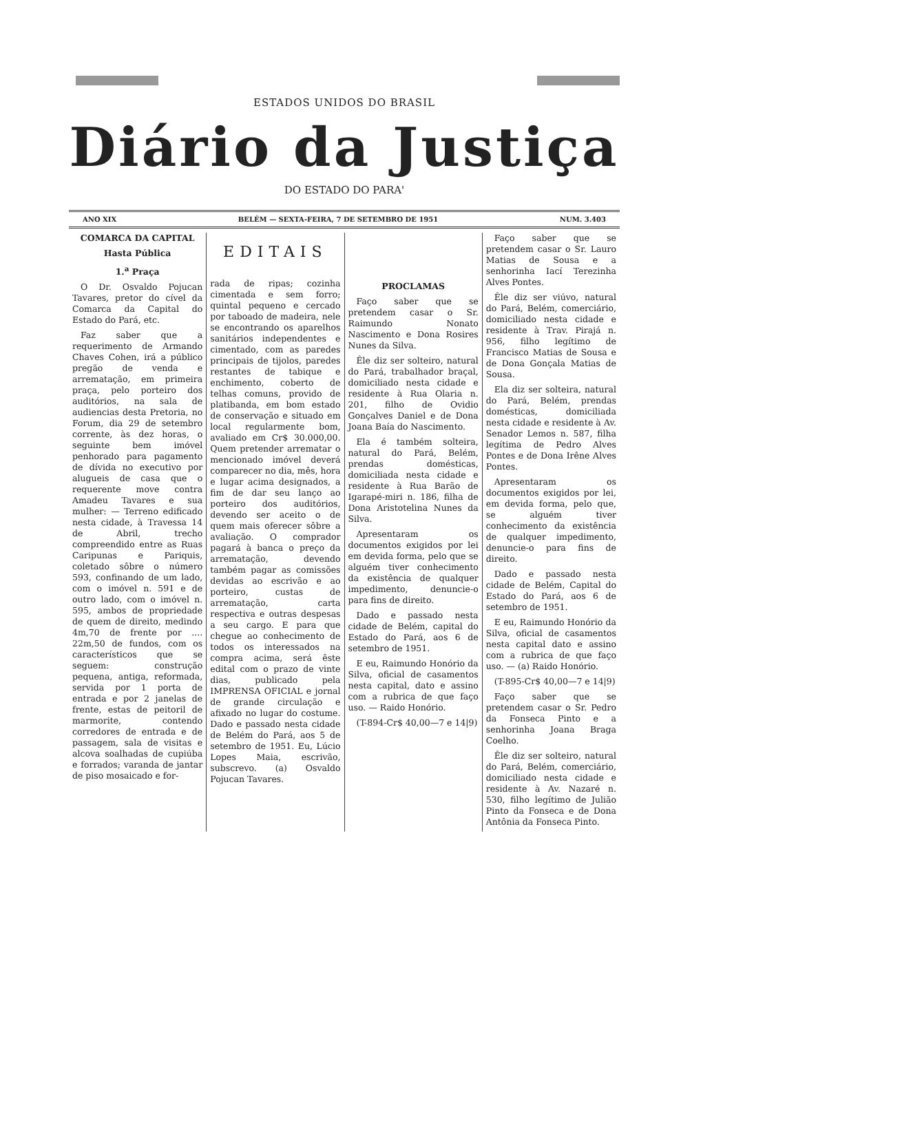ESTADOS UNIDOS DO BRASIL
Diário da Justiça
DO ESTADO DO PARA'
ANO XIX BELÉM — SEXTA-FEIRA, 7 DE SETEMBRO DE 1951 NUM. 3.403
COMARCA DA CAPITAL
Hasta Pública
1.<sup>a</sup> Praça
O Dr. Osvaldo Pojucan Tavares, pretor do cível da Comarca da Capital do Estado do Pará, etc.
Faz saber que a requerimento de Armando Chaves Cohen, irá a público pregão de venda e arrematação, em primeira praça, pelo porteiro dos auditórios, na sala de audiencias desta Pretoria, no Forum, dia 29 de setembro corrente, às dez horas, o seguinte bem imóvel penhorado para pagamento de dívida no executivo por alugueis de casa que o requerente move contra Amadeu Tavares e sua mulher: — Terreno edificado nesta cidade, à Travessa 14 de Abril, trecho compreendido entre as Ruas Caripunas e Pariquis, coletado sôbre o número 593, confinando de um lado, com o imóvel n. 591 e de outro lado, com o imóvel n. 595, ambos de propriedade de quem de direito, medindo 4m,70 de frente por .... 22m,50 de fundos, com os característicos que se seguem: construção pequena, antiga, reformada, servida por 1 porta de entrada e por 2 janelas de frente, estas de peitoril de marmorite, contendo corredores de entrada e de passagem, sala de visitas e alcova soalhadas de cupiúba e forrados; varanda de jantar de piso mosaicado e for-
EDITAIS
rada de ripas; cozinha cimentada e sem forro; quintal pequeno e cercado por taboado de madeira, nele se encontrando os aparelhos sanitários independentes e cimentado, com as paredes principais de tijolos, paredes restantes de tabique e enchimento, coberto de telhas comuns, provido de platibanda, em bom estado de conservação e situado em local regularmente bom, avaliado em Cr$ 30.000,00. Quem pretender arrematar o mencionado imóvel deverá comparecer no dia, mês, hora e lugar acima designados, a fim de dar seu lanço ao porteiro dos auditórios, devendo ser aceito o de quem mais oferecer sôbre a avaliação. O comprador pagará à banca o preço da arrematação, devendo também pagar as comissões devidas ao escrivão e ao porteiro, custas de arrematação, carta respectiva e outras despesas a seu cargo. E para que chegue ao conhecimento de todos os interessados na compra acima, será êste edital com o prazo de vinte dias, publicado pela IMPRENSA OFICIAL e jornal de grande circulação e afixado no lugar do costume. Dado e passado nesta cidade de Belém do Pará, aos 5 de setembro de 1951. Eu, Lúcio Lopes Maia, escrivão, subscrevo. (a) Osvaldo Pojucan Tavares.
PROCLAMAS
Faço saber que se pretendem casar o Sr. Raimundo Nonato Nascimento e Dona Rosires Nunes da Silva.
Êle diz ser solteiro, natural do Pará, trabalhador braçal, domiciliado nesta cidade e residente à Rua Olaria n. 201, filho de Ovidio Gonçalves Daniel e de Dona Joana Baía do Nascimento.
Ela é também solteira, natural do Pará, Belém, prendas domésticas, domiciliada nesta cidade e residente à Rua Barão de Igarapé-miri n. 186, filha de Dona Aristotelina Nunes da Silva.
Apresentaram os documentos exigidos por lei em devida forma, pelo que se alguém tiver conhecimento da existência de qualquer impedimento, denuncie-o para fins de direito.
Dado e passado nesta cidade de Belém, capital do Estado do Pará, aos 6 de setembro de 1951.
E eu, Raimundo Honório da Silva, oficial de casamentos nesta capital, dato e assino com a rubrica de que faço uso. — Raido Honório.
(T-894-Cr$ 40,00—7 e 14|9)
Faço saber que se pretendem casar o Sr. Lauro Matias de Sousa e a senhorinha Iací Terezinha Alves Pontes.
Êle diz ser viúvo, natural do Pará, Belém, comerciário, domiciliado nesta cidade e residente à Trav. Pirajá n. 956, filho legítimo de Francisco Matias de Sousa e de Dona Gonçala Matias de Sousa.
Ela diz ser solteira, natural do Pará, Belém, prendas domésticas, domiciliada nesta cidade e residente à Av. Senador Lemos n. 587, filha legítima de Pedro Alves Pontes e de Dona Irêne Alves Pontes.
Apresentaram os documentos exigidos por lei, em devida forma, pelo que, se alguém tiver conhecimento da existência de qualquer impedimento, denuncie-o para fins de direito.
Dado e passado nesta cidade de Belém, Capital do Estado do Pará, aos 6 de setembro de 1951.
E eu, Raimundo Honório da Silva, oficial de casamentos nesta capital dato e assino com a rubrica de que faço uso. — (a) Raido Honório.
(T-895-Cr$ 40,00—7 e 14|9)
Faço saber que se pretendem casar o Sr. Pedro da Fonseca Pinto e a senhorinha Joana Braga Coelho.
Êle diz ser solteiro, natural do Pará, Belém, comerciário, domiciliado nesta cidade e residente à Av. Nazaré n. 530, filho legítimo de Julião Pinto da Fonseca e de Dona Antônia da Fonseca Pinto.